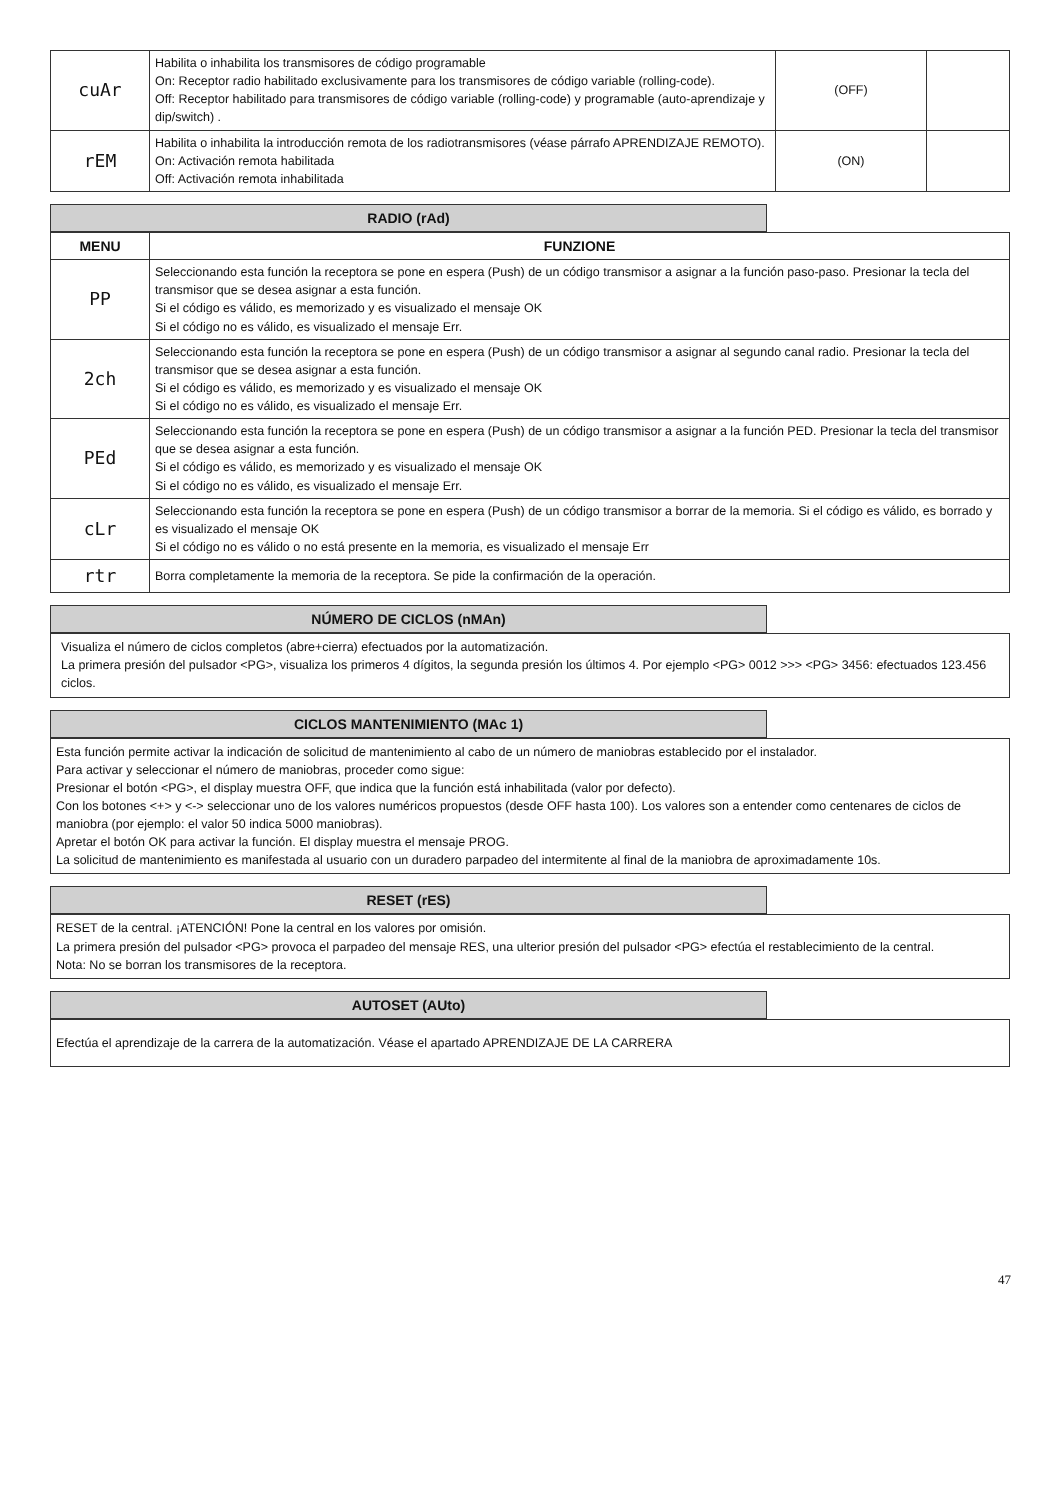| cuAr | Habilita o inhabilita los transmisores de código programable On: Receptor radio habilitado exclusivamente para los transmisores de código variable (rolling-code). Off: Receptor habilitado para transmisores de código variable (rolling-code) y programable (auto-aprendizaje y dip/switch) . | (OFF) | |
| rEM | Habilita o inhabilita la introducción remota de los radiotransmisores (véase párrafo APRENDIZAJE REMOTO). On: Activación remota habilitada Off: Activación remota inhabilitada | (ON) | |
RADIO (rAd)
| MENU | FUNZIONE |
| --- | --- |
| PP | Seleccionando esta función la receptora se pone en espera (Push) de un código transmisor a asignar a la función paso-paso. Presionar la tecla del transmisor que se desea asignar a esta función. Si el código es válido, es memorizado y es visualizado el mensaje OK Si el código no es válido, es visualizado el mensaje Err. |
| 2ch | Seleccionando esta función la receptora se pone en espera (Push) de un código transmisor a asignar al segundo canal radio. Presionar la tecla del transmisor que se desea asignar a esta función. Si el código es válido, es memorizado y es visualizado el mensaje OK Si el código no es válido, es visualizado el mensaje Err. |
| PEd | Seleccionando esta función la receptora se pone en espera (Push) de un código transmisor a asignar a la función PED. Presionar la tecla del transmisor que se desea asignar a esta función. Si el código es válido, es memorizado y es visualizado el mensaje OK Si el código no es válido, es visualizado el mensaje Err. |
| cLr | Seleccionando esta función la receptora se pone en espera (Push) de un código transmisor a borrar de la memoria. Si el código es válido, es borrado y es visualizado el mensaje OK Si el código no es válido o no está presente en la memoria, es visualizado el mensaje Err |
| rtr | Borra completamente la memoria de la receptora. Se pide la confirmación de la operación. |
NÚMERO DE CICLOS (nMAn)
Visualiza el número de ciclos completos (abre+cierra) efectuados por la automatización.
La primera presión del pulsador <PG>, visualiza los primeros 4 dígitos, la segunda presión los últimos 4. Por ejemplo <PG> 0012 >>> <PG> 3456: efectuados 123.456 ciclos.
CICLOS MANTENIMIENTO (MAc 1)
Esta función permite activar la indicación de solicitud de mantenimiento al cabo de un número de maniobras establecido por el instalador.
Para activar y seleccionar el número de maniobras, proceder como sigue:
Presionar el botón <PG>, el display muestra OFF, que indica que la función está inhabilitada (valor por defecto).
Con los botones <+> y <-> seleccionar uno de los valores numéricos propuestos (desde OFF hasta 100). Los valores son a entender como centenares de ciclos de maniobra (por ejemplo: el valor 50 indica 5000 maniobras).
Apretar el botón OK para activar la función. El display muestra el mensaje PROG.
La solicitud de mantenimiento es manifestada al usuario con un duradero parpadeo del intermitente al final de la maniobra de aproximadamente 10s.
RESET (rES)
RESET de la central. ¡ATENCIÓN! Pone la central en los valores por omisión.
La primera presión del pulsador <PG> provoca el parpadeo del mensaje RES, una ulterior presión del pulsador <PG> efectúa el restablecimiento de la central.
Nota: No se borran los transmisores de la receptora.
AUTOSET (AUto)
Efectúa el aprendizaje de la carrera de la automatización. Véase el apartado APRENDIZAJE DE LA CARRERA
47